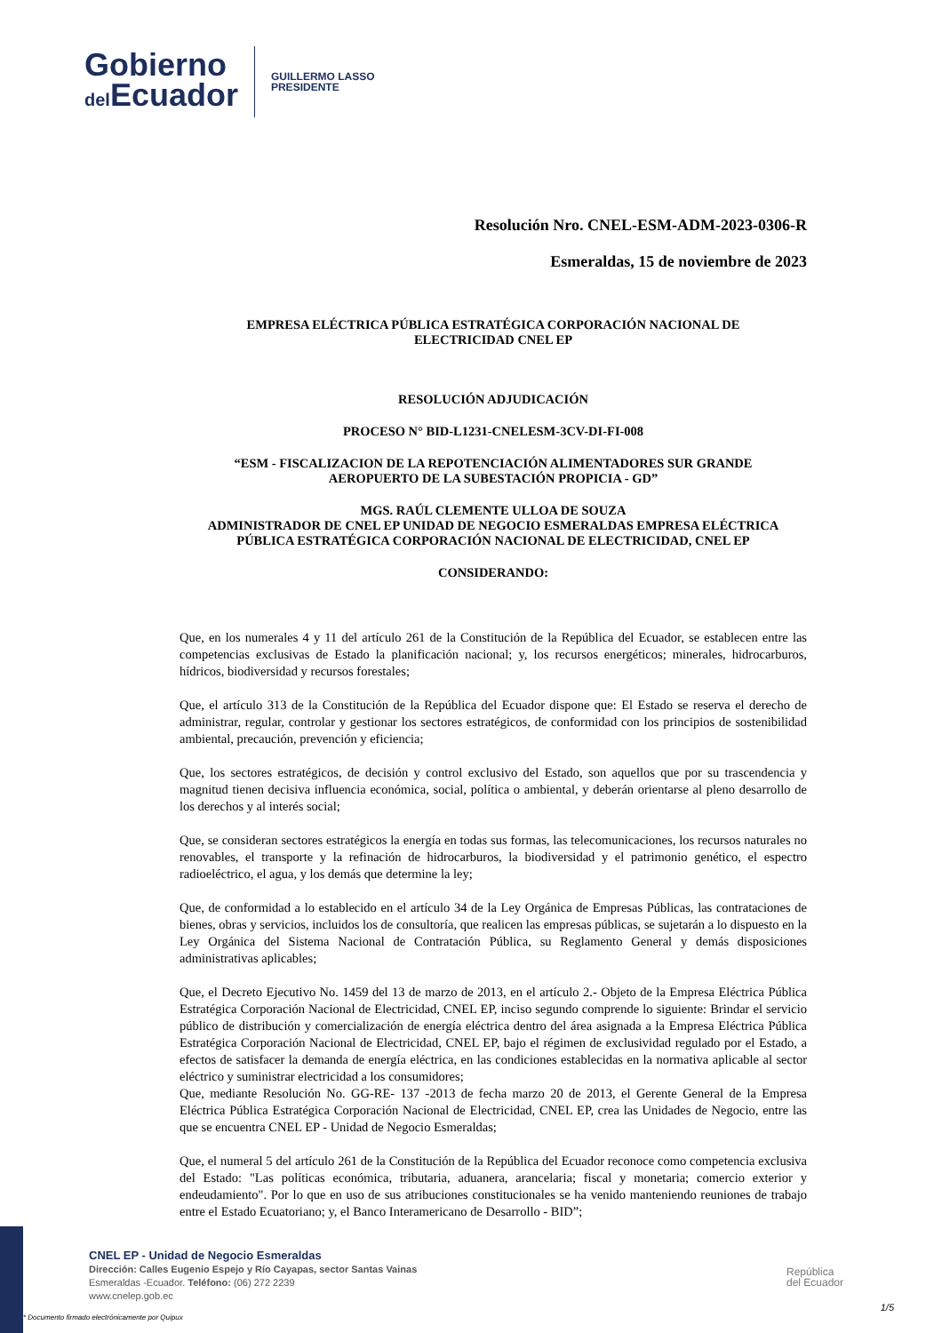Gobierno
del Ecuador
GUILLERMO LASSO
PRESIDENTE
Resolución Nro. CNEL-ESM-ADM-2023-0306-R
Esmeraldas, 15 de noviembre de 2023
EMPRESA ELÉCTRICA PÚBLICA ESTRATÉGICA CORPORACIÓN NACIONAL DE
ELECTRICIDAD CNEL EP
RESOLUCIÓN ADJUDICACIÓN
PROCESO N° BID-L1231-CNELESM-3CV-DI-FI-008
“ESM - FISCALIZACION DE LA REPOTENCIACIÓN ALIMENTADORES SUR GRANDE
AEROPUERTO DE LA SUBESTACIÓN PROPICIA - GD”
MGS. RAÚL CLEMENTE ULLOA DE SOUZA
ADMINISTRADOR DE CNEL EP UNIDAD DE NEGOCIO ESMERALDAS EMPRESA ELÉCTRICA
PÚBLICA ESTRATÉGICA CORPORACIÓN NACIONAL DE ELECTRICIDAD, CNEL EP
CONSIDERANDO:
Que, en los numerales 4 y 11 del artículo 261 de la Constitución de la República del Ecuador, se establecen entre las competencias exclusivas de Estado la planificación nacional; y, los recursos energéticos; minerales, hidrocarburos, hídricos, biodiversidad y recursos forestales;
Que, el artículo 313 de la Constitución de la República del Ecuador dispone que: El Estado se reserva el derecho de administrar, regular, controlar y gestionar los sectores estratégicos, de conformidad con los principios de sostenibilidad ambiental, precaución, prevención y eficiencia;
Que, los sectores estratégicos, de decisión y control exclusivo del Estado, son aquellos que por su trascendencia y magnitud tienen decisiva influencia económica, social, política o ambiental, y deberán orientarse al pleno desarrollo de los derechos y al interés social;
Que, se consideran sectores estratégicos la energía en todas sus formas, las telecomunicaciones, los recursos naturales no renovables, el transporte y la refinación de hidrocarburos, la biodiversidad y el patrimonio genético, el espectro radioeléctrico, el agua, y los demás que determine la ley;
Que, de conformidad a lo establecido en el artículo 34 de la Ley Orgánica de Empresas Públicas, las contrataciones de bienes, obras y servicios, incluidos los de consultoría, que realicen las empresas públicas, se sujetarán a lo dispuesto en la Ley Orgánica del Sistema Nacional de Contratación Pública, su Reglamento General y demás disposiciones administrativas aplicables;
Que, el Decreto Ejecutivo No. 1459 del 13 de marzo de 2013, en el artículo 2.- Objeto de la Empresa Eléctrica Pública Estratégica Corporación Nacional de Electricidad, CNEL EP, inciso segundo comprende lo siguiente: Brindar el servicio público de distribución y comercialización de energía eléctrica dentro del área asignada a la Empresa Eléctrica Pública Estratégica Corporación Nacional de Electricidad, CNEL EP, bajo el régimen de exclusividad regulado por el Estado, a efectos de satisfacer la demanda de energía eléctrica, en las condiciones establecidas en la normativa aplicable al sector eléctrico y suministrar electricidad a los consumidores;
Que, mediante Resolución No. GG-RE- 137 -2013 de fecha marzo 20 de 2013, el Gerente General de la Empresa Eléctrica Pública Estratégica Corporación Nacional de Electricidad, CNEL EP, crea las Unidades de Negocio, entre las que se encuentra CNEL EP - Unidad de Negocio Esmeraldas;
Que, el numeral 5 del artículo 261 de la Constitución de la República del Ecuador reconoce como competencia exclusiva del Estado: "Las políticas económica, tributaria, aduanera, arancelaria; fiscal y monetaria; comercio exterior y endeudamiento". Por lo que en uso de sus atribuciones constitucionales se ha venido manteniendo reuniones de trabajo entre el Estado Ecuatoriano; y, el Banco Interamericano de Desarrollo - BID”;
CNEL EP - Unidad de Negocio Esmeraldas
Dirección: Calles Eugenio Espejo y Río Cayapas, sector Santas Vainas
Esmeraldas -Ecuador. Teléfono: (06) 272 2239
www.cnelep.gob.ec
República
del Ecuador
* Documento firmado electrónicamente por Quipux
1/5